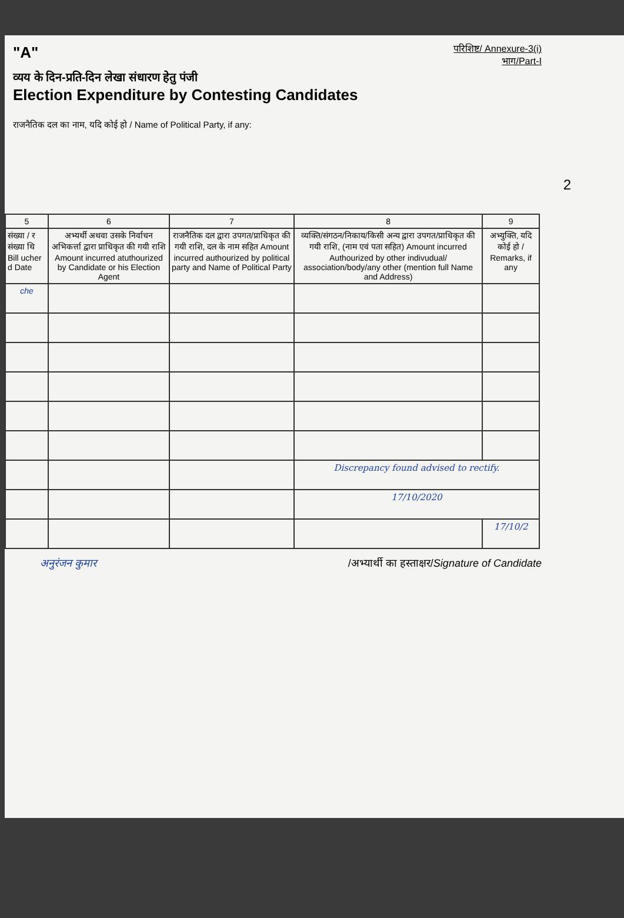"A"
परिशिष्ट/ Annexure-3(i)
भाग/Part-I
व्यय के दिन-प्रति-दिन लेखा संधारण हेतु पंजी
Election Expenditure by Contesting Candidates
राजनैतिक दल का नाम, यदि कोई हो / Name of Political Party, if any:
2
| 5 | 6 | 7 | 8 | 9 |
| --- | --- | --- | --- | --- |
| संख्या / र संख्या थि Bill ucher d Date | अभ्यर्थी अथवा उसके निर्वाचन अभिकर्त्ता द्वारा प्राधिकृत की गयी राशि Amount incurred atuthourized by Candidate or his Election Agent | राजनैतिक दल द्वारा उपगत/प्राधिकृत की गयी राशि, दल के नाम सहित Amount incurred authourized by political party and Name of Political Party | व्यक्ति/संगठन/निकाय/किसी अन्य द्वारा उपगत/प्राधिकृत की गयी राशि, (नाम एवं पता सहित) Amount incurred Authourized by other indivudual/ association/body/any other (mention full Name and Address) | अभ्युक्ति, यदि कोई हो / Remarks, if any |
| che | | | | |
| | | | Discrepancy found advised to rectify. | |
| | | | 17/10/2020 | |
| | | | | 17/10/2 |
अनुरंजन कुमार /अभ्यार्थी का हस्ताक्षर/Signature of Candidate